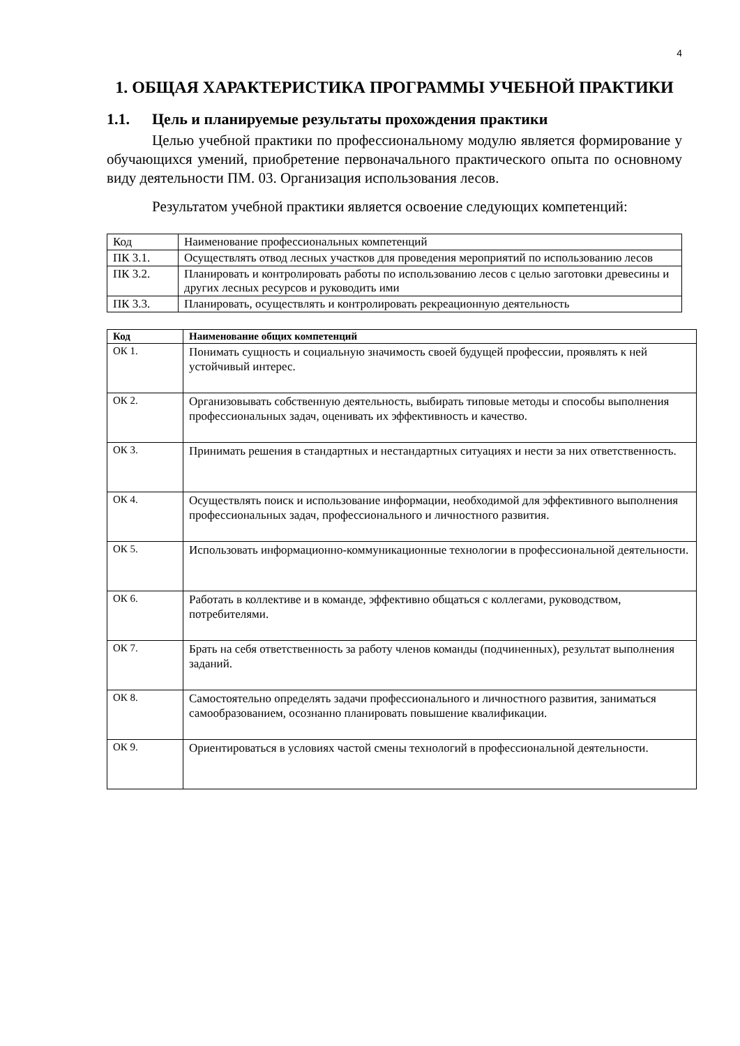4
1. ОБЩАЯ ХАРАКТЕРИСТИКА ПРОГРАММЫ УЧЕБНОЙ ПРАКТИКИ
1.1. Цель и планируемые результаты прохождения практики
Целью учебной практики по профессиональному модулю является формирование у обучающихся умений, приобретение первоначального практического опыта по основному виду деятельности ПМ. 03. Организация использования лесов.
Результатом учебной практики является освоение следующих компетенций:
| Код | Наименование профессиональных компетенций |
| ПК 3.1. | Осуществлять отвод лесных участков для проведения мероприятий по использованию лесов |
| ПК 3.2. | Планировать и контролировать работы по использованию лесов с целью заготовки древесины и других лесных ресурсов и руководить ими |
| ПК 3.3. | Планировать, осуществлять и контролировать рекреационную деятельность |
| Код | Наименование общих компетенций |
| --- | --- |
| ОК 1. | Понимать сущность и социальную значимость своей будущей профессии, проявлять к ней устойчивый интерес. |
| ОК 2. | Организовывать собственную деятельность, выбирать типовые методы и способы выполнения профессиональных задач, оценивать их эффективность и качество. |
| ОК 3. | Принимать решения в стандартных и нестандартных ситуациях и нести за них ответственность. |
| ОК 4. | Осуществлять поиск и использование информации, необходимой для эффективного выполнения профессиональных задач, профессионального и личностного развития. |
| ОК 5. | Использовать информационно-коммуникационные технологии в профессиональной деятельности. |
| ОК 6. | Работать в коллективе и в команде, эффективно общаться с коллегами, руководством, потребителями. |
| ОК 7. | Брать на себя ответственность за работу членов команды (подчиненных), результат выполнения заданий. |
| ОК 8. | Самостоятельно определять задачи профессионального и личностного развития, заниматься самообразованием, осознанно планировать повышение квалификации. |
| ОК 9. | Ориентироваться в условиях частой смены технологий в профессиональной деятельности. |